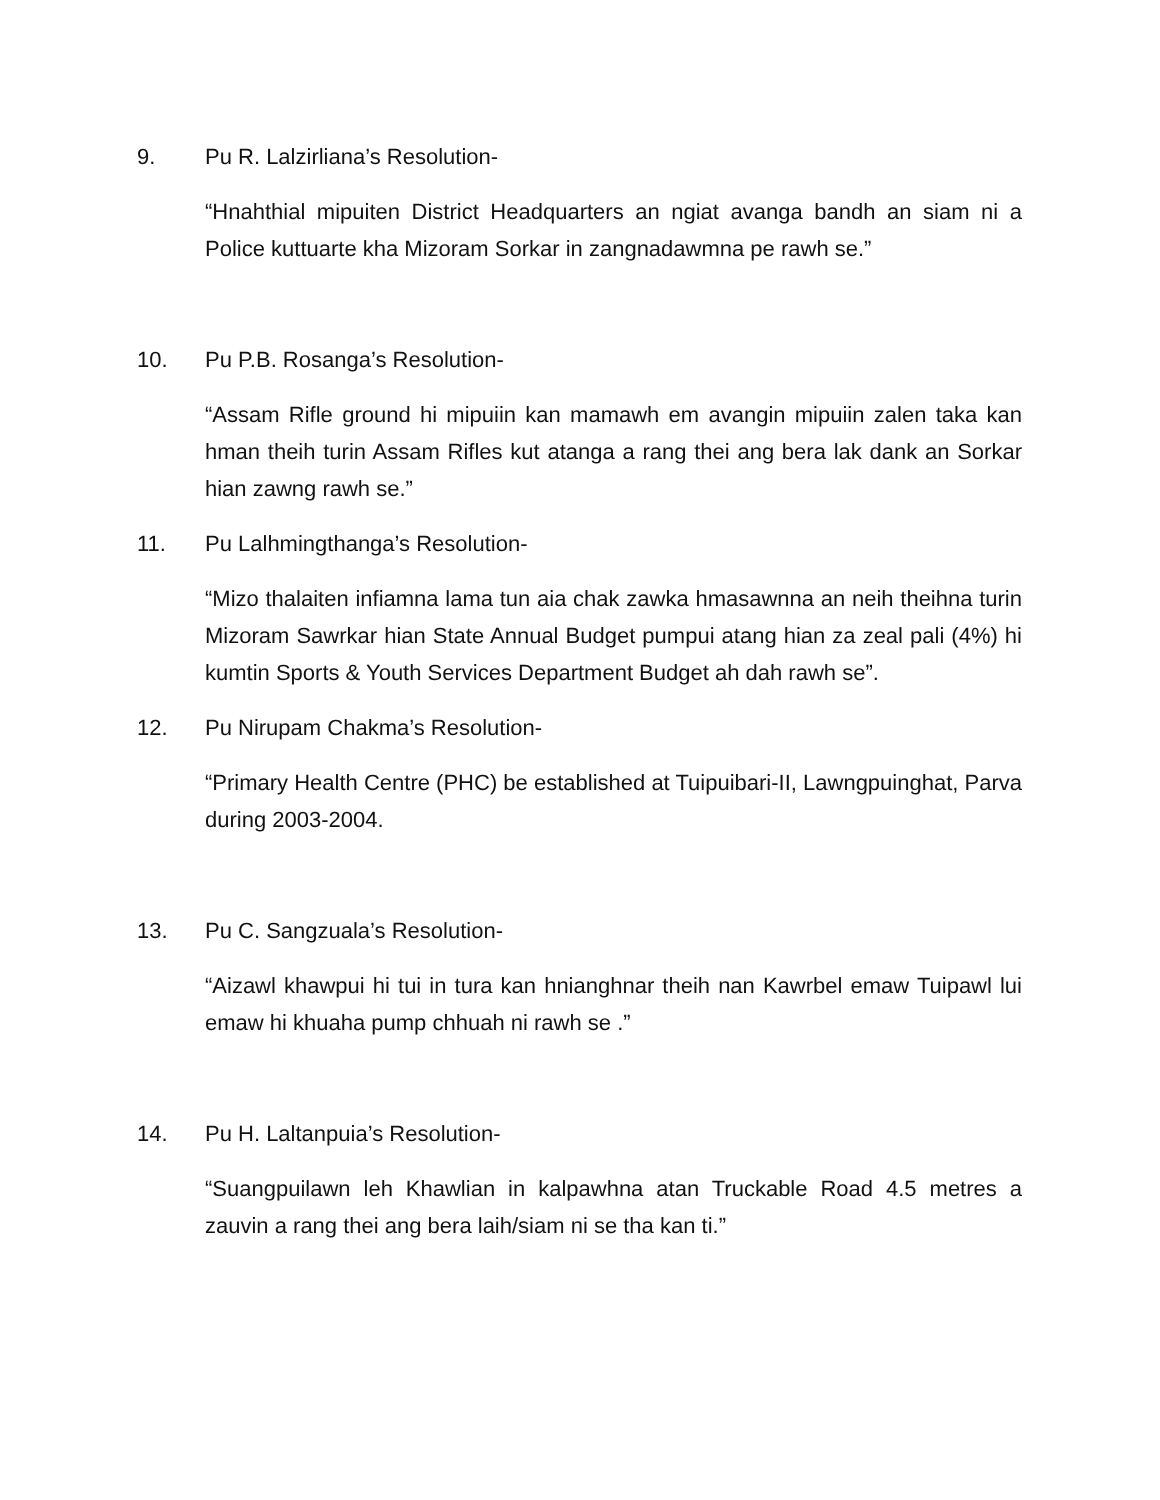9. Pu R. Lalzirliana’s Resolution-
“Hnahthial mipuiten District Headquarters an ngiat avanga bandh an siam ni a Police kuttuarte kha Mizoram Sorkar in zangnadawmna pe rawh se.”
10. Pu P.B. Rosanga’s Resolution-
“Assam Rifle ground hi mipuiin kan mamawh em avangin mipuiin zalen taka kan hman theih turin Assam Rifles kut atanga a rang thei ang bera lak dank an Sorkar hian zawng rawh se.”
11. Pu Lalhmingthanga’s Resolution-
“Mizo thalaiten infiamna lama tun aia chak zawka hmasawnna an neih theihna turin Mizoram Sawrkar hian State Annual Budget pumpui atang hian za zeal pali (4%) hi kumtin Sports & Youth Services Department Budget ah dah rawh se”.
12. Pu Nirupam Chakma’s Resolution-
“Primary Health Centre (PHC) be established at Tuipuibari-II, Lawngpuinghat, Parva during 2003-2004.
13. Pu C. Sangzuala’s Resolution-
“Aizawl khawpui hi tui in tura kan hnianghnar theih nan Kawrbel emaw Tuipawl lui emaw hi khuaha pump chhuah ni rawh se .”
14. Pu H. Laltanpuia’s Resolution-
“Suangpuilawn leh Khawlian in kalpawhna atan Truckable Road 4.5 metres a zauvin a rang thei ang bera laih/siam ni se tha kan ti.”